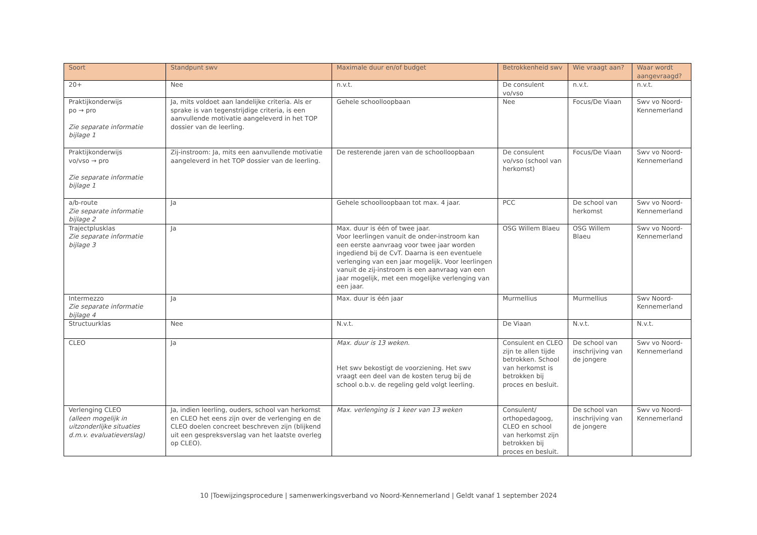| Soort | Standpunt swv | Maximale duur en/of budget | Betrokkenheid swv | Wie vraagt aan? | Waar wordt aangevraagd? |
| --- | --- | --- | --- | --- | --- |
| 20+ | Nee | n.v.t. | De consulent vo/vso | n.v.t. | n.v.t. |
| Praktijkonderwijs po → pro Zie separate informatie bijlage 1 | Ja, mits voldoet aan landelijke criteria. Als er sprake is van tegenstrijdige criteria, is een aanvullende motivatie aangeleverd in het TOP dossier van de leerling. | Gehele schoolloopbaan | Nee | Focus/De Viaan | Swv vo Noord-Kennemerland |
| Praktijkonderwijs vo/vso → pro Zie separate informatie bijlage 1 | Zij-instroom: Ja, mits een aanvullende motivatie aangeleverd in het TOP dossier van de leerling. | De resterende jaren van de schoolloopbaan | De consulent vo/vso (school van herkomst) | Focus/De Viaan | Swv vo Noord-Kennemerland |
| a/b-route Zie separate informatie bijlage 2 | Ja | Gehele schoolloopbaan tot max. 4 jaar. | PCC | De school van herkomst | Swv vo Noord-Kennemerland |
| Trajectplusklas Zie separate informatie bijlage 3 | Ja | Max. duur is één of twee jaar. Voor leerlingen vanuit de onder-instroom kan een eerste aanvraag voor twee jaar worden ingediend bij de CvT. Daarna is een eventuele verlenging van een jaar mogelijk. Voor leerlingen vanuit de zij-instroom is een aanvraag van een jaar mogelijk, met een mogelijke verlenging van een jaar. | OSG Willem Blaeu | OSG Willem Blaeu | Swv vo Noord-Kennemerland |
| Intermezzo Zie separate informatie bijlage 4 | Ja | Max. duur is één jaar | Murmellius | Murmellius | Swv Noord-Kennemerland |
| Structuurklas | Nee | N.v.t. | De Viaan | N.v.t. | N.v.t. |
| CLEO | Ja | Max. duur is 13 weken. Het swv bekostigt de voorziening. Het swv vraagt een deel van de kosten terug bij de school o.b.v. de regeling geld volgt leerling. | Consulent en CLEO zijn te allen tijde betrokken. School van herkomst is betrokken bij proces en besluit. | De school van inschrijving van de jongere | Swv vo Noord-Kennemerland |
| Verlenging CLEO (alleen mogelijk in uitzonderlijke situaties d.m.v. evaluatieverslag) | Ja, indien leerling, ouders, school van herkomst en CLEO het eens zijn over de verlenging en de CLEO doelen concreet beschreven zijn (blijkend uit een gespreksverslag van het laatste overleg op CLEO). | Max. verlenging is 1 keer van 13 weken | Consulent/ orthopedagoog, CLEO en school van herkomst zijn betrokken bij proces en besluit. | De school van inschrijving van de jongere | Swv vo Noord-Kennemerland |
10 |Toewijzingsprocedure | samenwerkingsverband vo Noord-Kennemerland | Geldt vanaf 1 september 2024